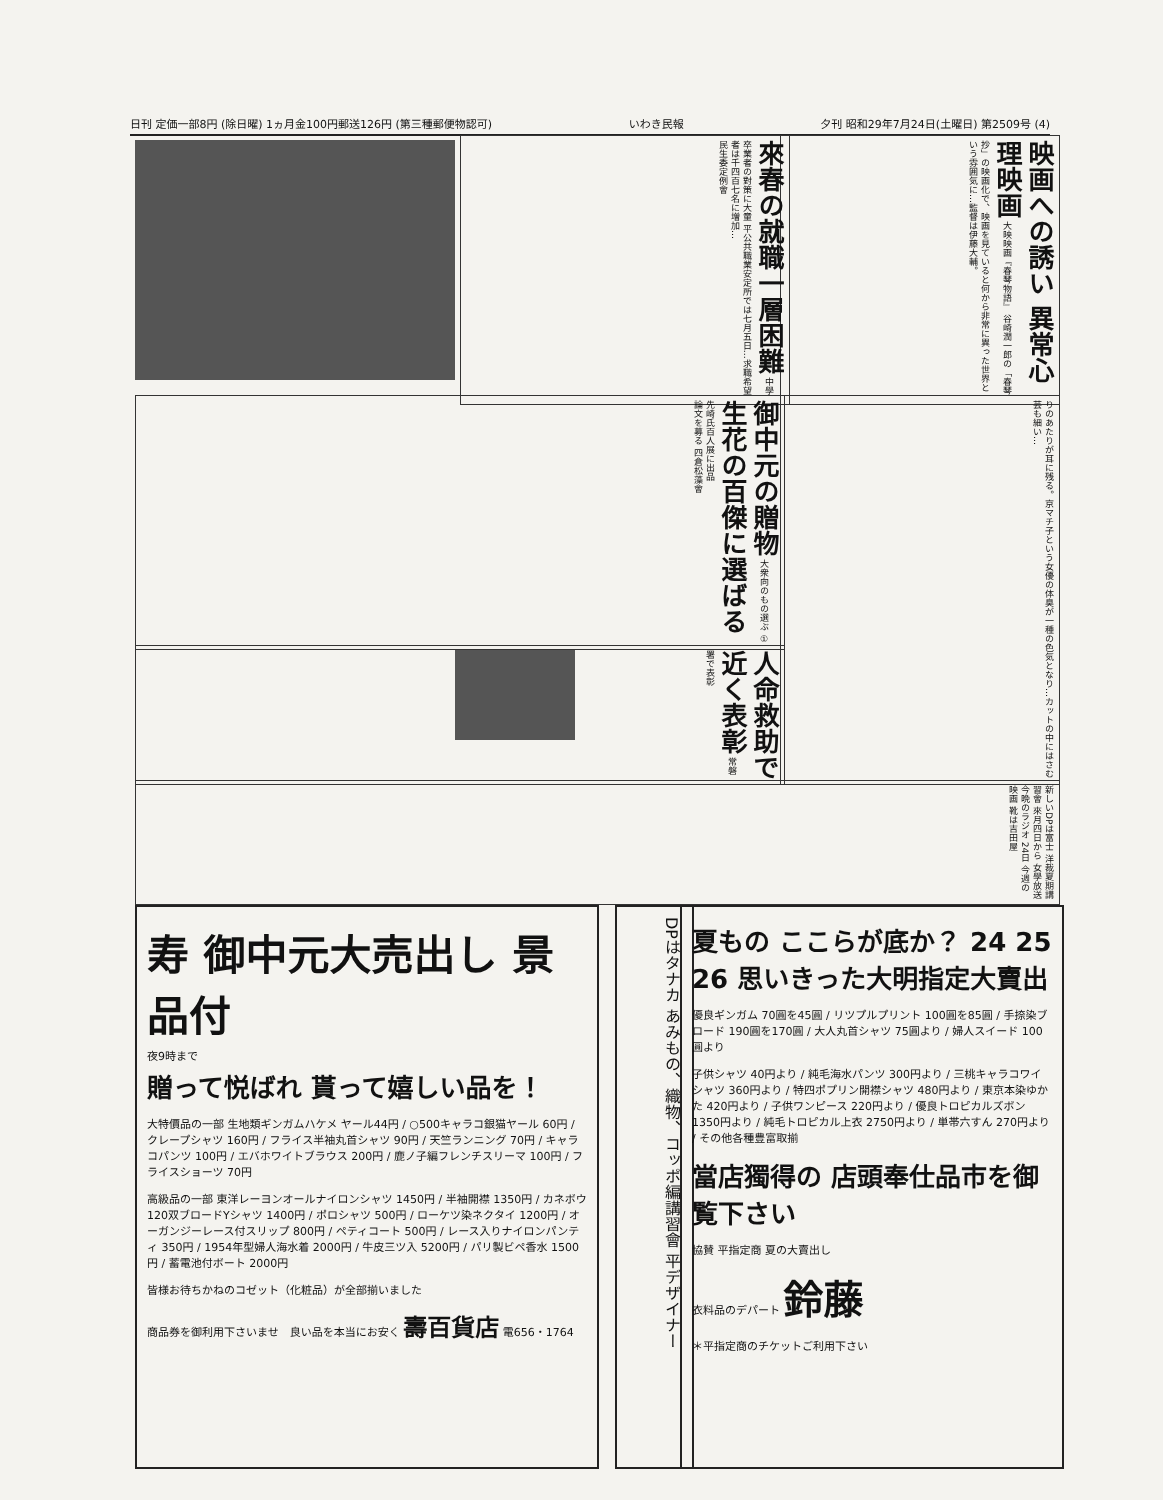日刊 定価一部8円 (除日曜) 1ヵ月金100円郵送126円 (第三種郵便物認可) いわき民報 夕刊 昭和29年7月24日(土曜日) 第2509号 (4)
映画への誘い 異常心理映画 大映映画『春琴物語』 谷崎潤一郎の「春琴抄」の映画化で、映画を見ていると何から非常に異った世界という雰囲気に…監督は伊藤大輔。
來春の就職一層困難 中學卒業者の對策に大童 平公共職業安定所では七月五日…求職希望者は千四百七名に増加…
民生委定例會
御中元の贈物 大衆向のもの選ぶ ①
生花の百傑に選ばる 先崎氏百人展に出品
論文を募る 四倉松藻會
りのあたりが耳に残る。京マチ子という女優の体臭が一種の色気となり…カットの中にはさむ芸も細い…
人命救助で近く表彰 常磐署で表彰
新しいDPは富士 洋裁夏期講習會 來月四日から 女學放送 今晩のラジオ 24日 今週の映画 靴は吉田屋
寿 御中元大売出し 景品付
夜9時まで
贈って悦ばれ 貰って嬉しい品を！
大特價品の一部 生地類ギンガムハケメ ヤール44円 / ○500キャラコ銀猫ヤール 60円 / クレープシャツ 160円 / フライス半袖丸首シャツ 90円 / 天竺ランニング 70円 / キャラコパンツ 100円 / エバホワイトブラウス 200円 / 鹿ノ子編フレンチスリーマ 100円 / フライスショーツ 70円
高級品の一部 東洋レーヨンオールナイロンシャツ 1450円 / 半袖開襟 1350円 / カネボウ120双ブロードYシャツ 1400円 / ポロシャツ 500円 / ローケツ染ネクタイ 1200円 / オーガンジーレース付スリップ 800円 / ペティコート 500円 / レース入りナイロンパンティ 350円 / 1954年型婦人海水着 2000円 / 牛皮三ツ入 5200円 / パリ製ビペ香水 1500円 / 蓄電池付ボート 2000円
皆様お待ちかねのコゼット（化粧品）が全部揃いました
商品券を御利用下さいませ　良い品を本当にお安く 壽百貨店 電656・1764
DPはタナカ あみもの、織物、コッポ編講習會 平デザイナー
夏もの ここらが底か？ 24 25 26 思いきった大明指定大賣出
優良ギンガム 70圓を45圓 / リツプルプリント 100圓を85圓 / 手捺染ブロード 190圓を170圓 / 大人丸首シャツ 75圓より / 婦人スイード 100圓より
子供シャツ 40円より / 純毛海水パンツ 300円より / 三桃キャラコワイシャツ 360円より / 特四ポプリン開襟シャツ 480円より / 東京本染ゆかた 420円より / 子供ワンピース 220円より / 優良トロピカルズボン 1350円より / 純毛トロピカル上衣 2750円より / 単帯六すん 270円より / その他各種豊富取揃
當店獨得の 店頭奉仕品市を御覧下さい
協賛 平指定商 夏の大賣出し
衣料品のデパート 鈴藤
＊平指定商のチケットご利用下さい